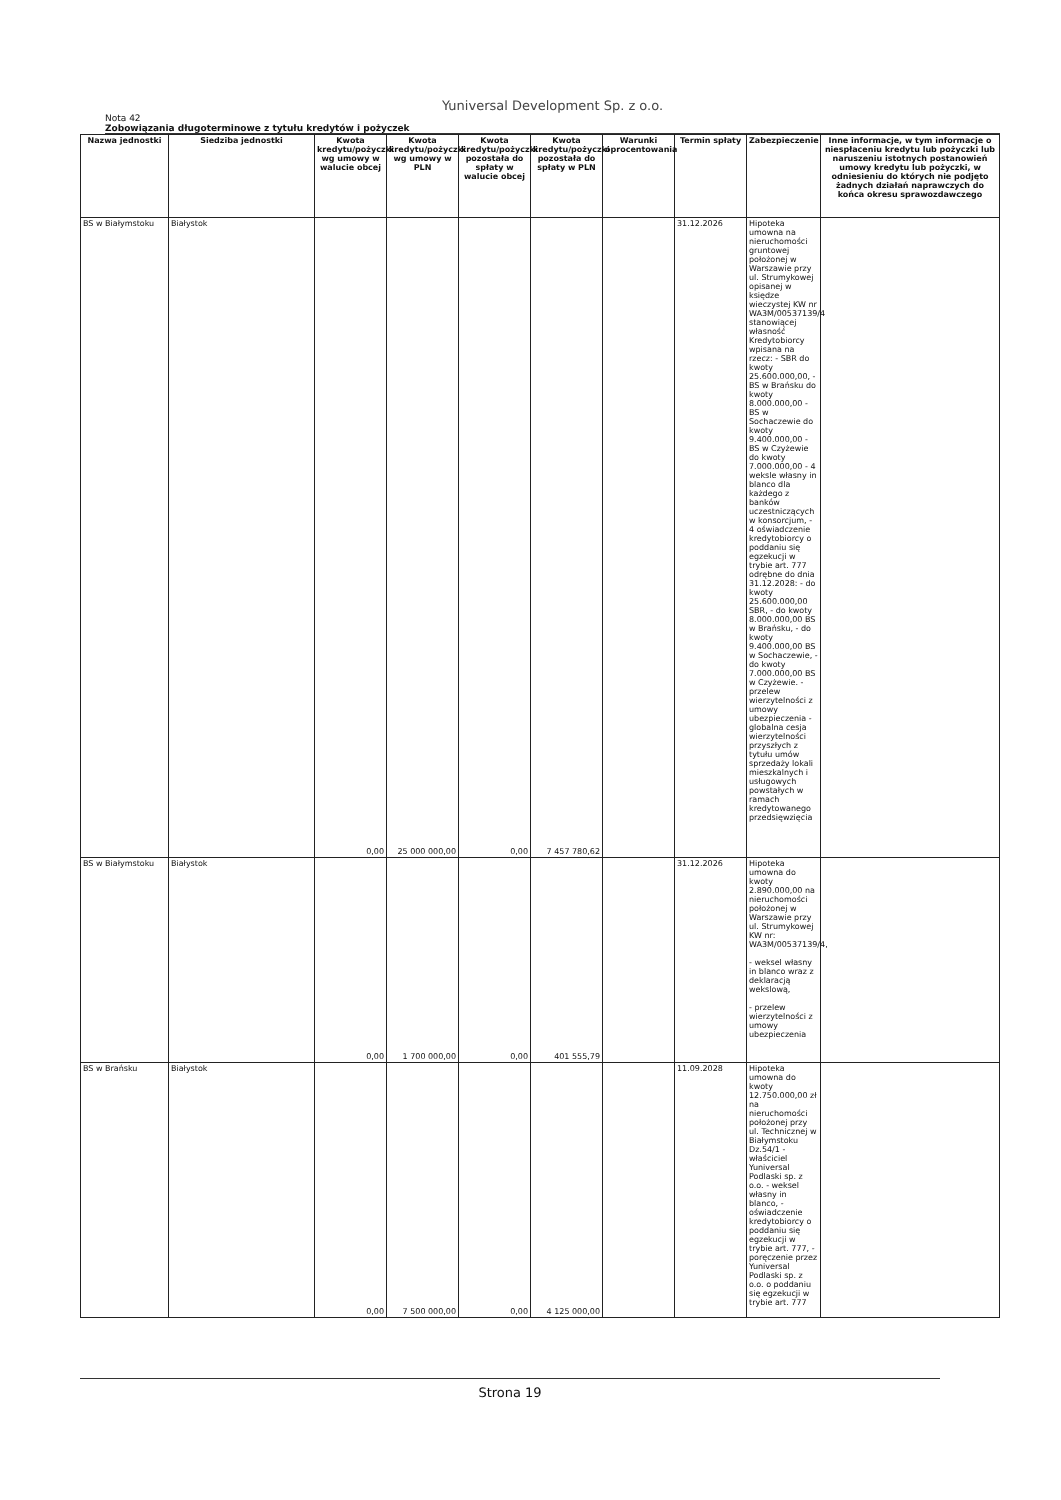Yuniversal Development Sp. z o.o.
Nota 42
Zobowiązania długoterminowe z tytułu kredytów i pożyczek
| Nazwa jednostki | Siedziba jednostki | Kwota kredytu/pożyczki wg umowy w walucie obcej | Kwota kredytu/pożyczki wg umowy w PLN | Kwota kredytu/pożyczki pozostała do spłaty w walucie obcej | Kwota kredytu/pożyczki pozostała do spłaty w PLN | Warunki oprocentowania | Termin spłaty | Zabezpieczenie | Inne informacje, w tym informacje o niespłaceniu kredytu lub pożyczki lub naruszeniu istotnych postanowień umowy kredytu lub pożyczki, w odniesieniu do których nie podjęto żadnych działań naprawczych do końca okresu sprawozdawczego |
| --- | --- | --- | --- | --- | --- | --- | --- | --- | --- |
| BS w Białymstoku | Białystok | 0,00 | 25 000 000,00 | 0,00 | 7 457 780,62 | | 31.12.2026 | Hipoteka umowna na nieruchomości gruntowej położonej w Warszawie przy ul. Strumykowej opisanej w księdze wieczystej KW nr WA3M/00537139/4 stanowiącej własność Kredytobiorcy wpisana na rzecz: - SBR do kwoty 25.600.000,00, - BS w Brańsku do kwoty 8.000.000,00 - BS w Sochaczewie do kwoty 9.400.000,00 - BS w Czyżewie do kwoty 7.000.000,00 - 4 weksle własny in blanco dla każdego z banków uczestniczących w konsorcjum, - 4 oświadczenie kredytobiorcy o poddaniu się egzekucji w trybie art. 777 odrębne do dnia 31.12.2028: - do kwoty 25.600.000,00 SBR, - do kwoty 8.000.000,00 BS w Brańsku, - do kwoty 9.400.000,00 BS w Sochaczewie, - do kwoty 7.000.000,00 BS w Czyżewie. - przelew wierzytelności z umowy ubezpieczenia - globalna cesja wierzytelności przyszłych z tytułu umów sprzedaży lokali mieszkalnych i usługowych powstałych w ramach kredytowanego przedsięwzięcia | |
| BS w Białymstoku | Białystok | 0,00 | 1 700 000,00 | 0,00 | 401 555,79 | | 31.12.2026 | Hipoteka umowna do kwoty 2.890.000,00 na nieruchomości położonej w Warszawie przy ul. Strumykowej KW nr: WA3M/00537139/4, - weksel własny in blanco wraz z deklaracją wekslową, - przelew wierzytelności z umowy ubezpieczenia | |
| BS w Brańsku | Białystok | 0,00 | 7 500 000,00 | 0,00 | 4 125 000,00 | | 11.09.2028 | Hipoteka umowna do kwoty 12.750.000,00 zł na nieruchomości położonej przy ul. Technicznej w Białymstoku Dz.54/1 - właściciel Yuniversal Podlaski sp. z o.o. - weksel własny in blanco, - oświadczenie kredytobiorcy o poddaniu się egzekucji w trybie art. 777, - poręczenie przez Yuniversal Podlaski sp. z o.o. o poddaniu się egzekucji w trybie art. 777 | |
Strona 19